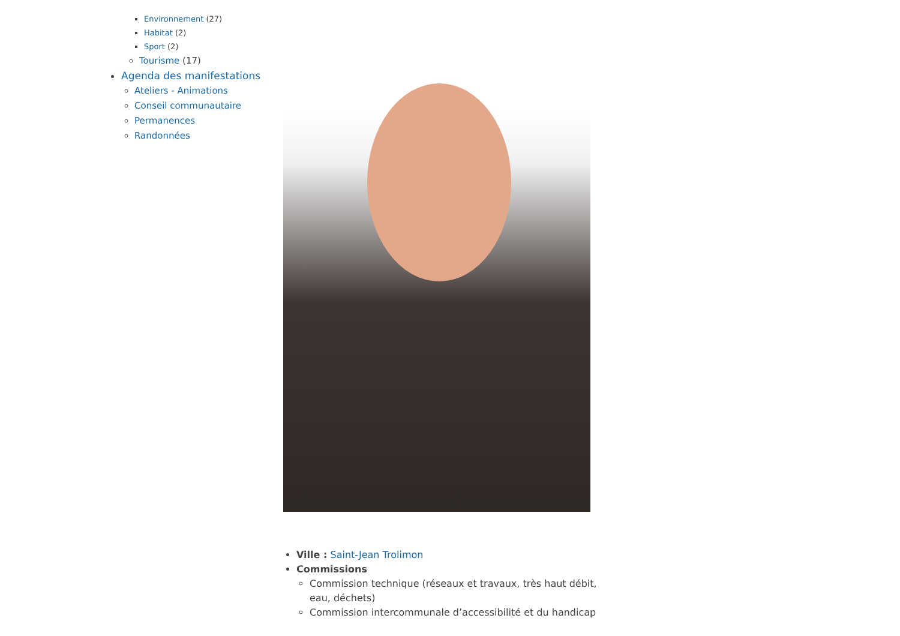Environnement (27)
Habitat (2)
Sport (2)
Tourisme (17)
Agenda des manifestations
Ateliers - Animations
Conseil communautaire
Permanences
Randonnées
Ville : Saint-Jean Trolimon
Commissions
Commission technique (réseaux et travaux, très haut débit, eau, déchets)
Commission intercommunale d’accessibilité et du handicap